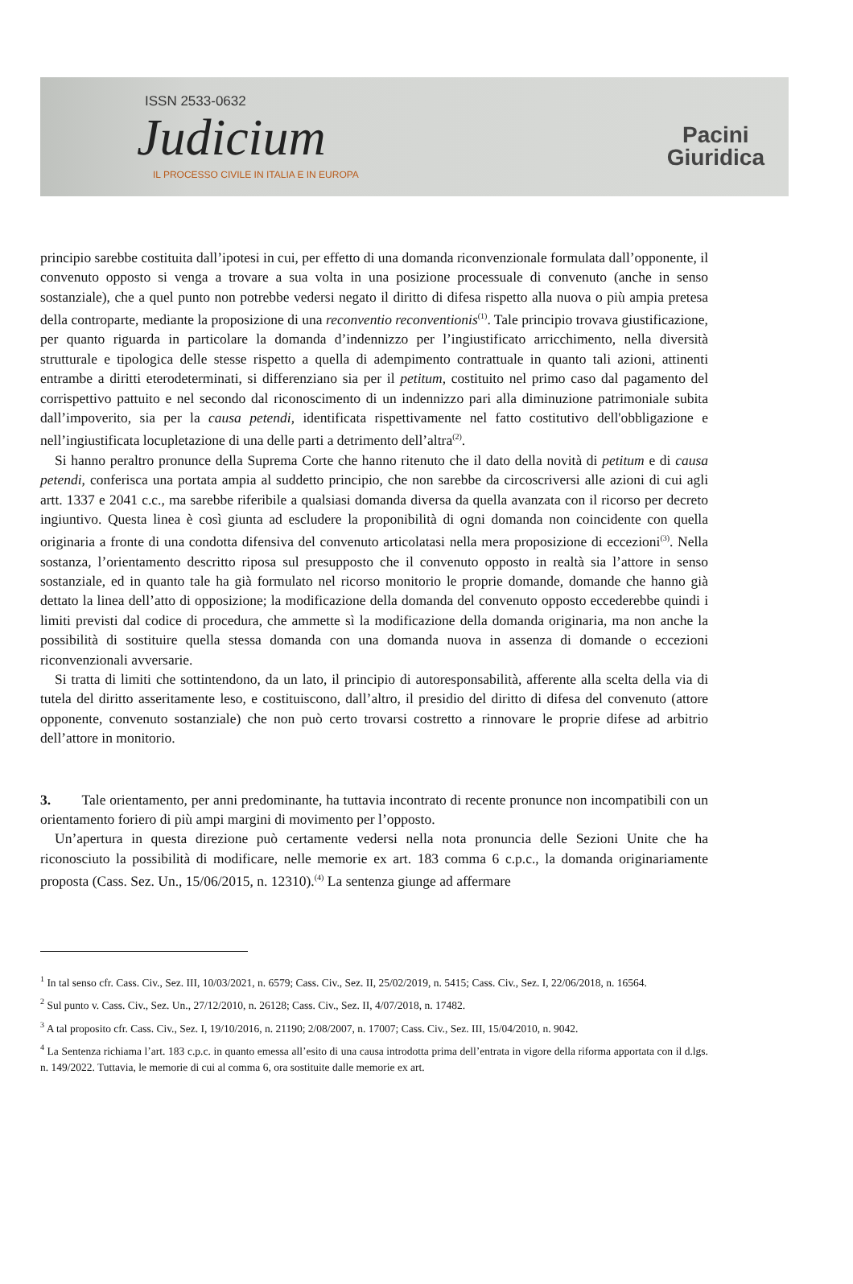ISSN 2533-0632
Judicium
IL PROCESSO CIVILE IN ITALIA E IN EUROPA
Pacini
Giuridica
principio sarebbe costituita dall’ipotesi in cui, per effetto di una domanda riconvenzionale formulata dall’opponente, il convenuto opposto si venga a trovare a sua volta in una posizione processuale di convenuto (anche in senso sostanziale), che a quel punto non potrebbe vedersi negato il diritto di difesa rispetto alla nuova o più ampia pretesa della controparte, mediante la proposizione di una reconventio reconventionis<sup>(1)</sup>. Tale principio trovava giustificazione, per quanto riguarda in particolare la domanda d’indennizzo per l’ingiustificato arricchimento, nella diversità strutturale e tipologica delle stesse rispetto a quella di adempimento contrattuale in quanto tali azioni, attinenti entrambe a diritti eterodeterminati, si differenziano sia per il petitum, costituito nel primo caso dal pagamento del corrispettivo pattuito e nel secondo dal riconoscimento di un indennizzo pari alla diminuzione patrimoniale subita dall’impoverito, sia per la causa petendi, identificata rispettivamente nel fatto costitutivo dell'obbligazione e nell’ingiustificata locupletazione di una delle parti a detrimento dell’altra<sup>(2)</sup>.
Si hanno peraltro pronunce della Suprema Corte che hanno ritenuto che il dato della novità di petitum e di causa petendi, conferisca una portata ampia al suddetto principio, che non sarebbe da circoscriversi alle azioni di cui agli artt. 1337 e 2041 c.c., ma sarebbe riferibile a qualsiasi domanda diversa da quella avanzata con il ricorso per decreto ingiuntivo. Questa linea è così giunta ad escludere la proponibilità di ogni domanda non coincidente con quella originaria a fronte di una condotta difensiva del convenuto articolatasi nella mera proposizione di eccezioni<sup>(3)</sup>. Nella sostanza, l’orientamento descritto riposa sul presupposto che il convenuto opposto in realtà sia l’attore in senso sostanziale, ed in quanto tale ha già formulato nel ricorso monitorio le proprie domande, domande che hanno già dettato la linea dell’atto di opposizione; la modificazione della domanda del convenuto opposto eccederebbe quindi i limiti previsti dal codice di procedura, che ammette sì la modificazione della domanda originaria, ma non anche la possibilità di sostituire quella stessa domanda con una domanda nuova in assenza di domande o eccezioni riconvenzionali avversarie.
Si tratta di limiti che sottintendono, da un lato, il principio di autoresponsabilità, afferente alla scelta della via di tutela del diritto asseritamente leso, e costituiscono, dall’altro, il presidio del diritto di difesa del convenuto (attore opponente, convenuto sostanziale) che non può certo trovarsi costretto a rinnovare le proprie difese ad arbitrio dell’attore in monitorio.
3. Tale orientamento, per anni predominante, ha tuttavia incontrato di recente pronunce non incompatibili con un orientamento foriero di più ampi margini di movimento per l’opposto.
Un’apertura in questa direzione può certamente vedersi nella nota pronuncia delle Sezioni Unite che ha riconosciuto la possibilità di modificare, nelle memorie ex art. 183 comma 6 c.p.c., la domanda originariamente proposta (Cass. Sez. Un., 15/06/2015, n. 12310).<sup>(4)</sup> La sentenza giunge ad affermare
<sup>1</sup> In tal senso cfr. Cass. Civ., Sez. III, 10/03/2021, n. 6579; Cass. Civ., Sez. II, 25/02/2019, n. 5415; Cass. Civ., Sez. I, 22/06/2018, n. 16564.
<sup>2</sup> Sul punto v. Cass. Civ., Sez. Un., 27/12/2010, n. 26128; Cass. Civ., Sez. II, 4/07/2018, n. 17482.
<sup>3</sup> A tal proposito cfr. Cass. Civ., Sez. I, 19/10/2016, n. 21190; 2/08/2007, n. 17007; Cass. Civ., Sez. III, 15/04/2010, n. 9042.
<sup>4</sup> La Sentenza richiama l’art. 183 c.p.c. in quanto emessa all’esito di una causa introdotta prima dell’entrata in vigore della riforma apportata con il d.lgs. n. 149/2022. Tuttavia, le memorie di cui al comma 6, ora sostituite dalle memorie ex art.